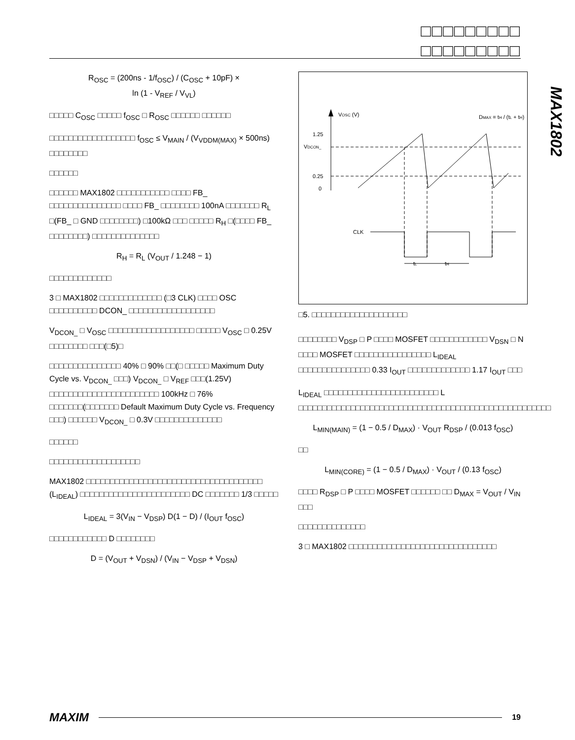□□□□□□□□□
□□□□□□□□□
MAX1802
R<sub>OSC</sub> = (200ns - 1/f<sub>OSC</sub>) / (C<sub>OSC</sub> + 10pF) ×
ln (1 - V<sub>REF</sub> / V<sub>VL</sub>)
□□□□□ C<sub>OSC</sub> □□□□□ f<sub>OSC</sub> □ R<sub>OSC</sub> □□□□□□ □□□□□□
□□□□□□□□□□□□□□□□□□ f<sub>OSC</sub> ≤ V<sub>MAIN</sub> / (V<sub>VDDM(MAX)</sub> × 500ns) □□□□□□□□
□□□□□□
□□□□□□ MAX1802 □□□□□□□□□□□ □□□□ FB_ □□□□□□□□□□□□□□□ □□□□ FB_ □□□□□□□□ 100nA □□□□□□□ R<sub>L</sub> □(FB_ □ GND □□□□□□□□) □100kΩ □□□ □□□□□ R<sub>H</sub> □(□□□□ FB_ □□□□□□□□) □□□□□□□□□□□□□□
R<sub>H</sub> = R<sub>L</sub> (V<sub>OUT</sub> / 1.248 − 1)
□□□□□□□□□□□□□
3 □ MAX1802 □□□□□□□□□□□□□ (□3 CLK) □□□□ OSC □□□□□□□□□□ DCON_ □□□□□□□□□□□□□□□□□□
V<sub>DCON_</sub> □ V<sub>OSC</sub> □□□□□□□□□□□□□□□□□□ □□□□□ V<sub>OSC</sub> □ 0.25V □□□□□□□□ □□□(□5)□
□□□□□□□□□□□□□□□ 40% □ 90% □□(□ □□□□□ Maximum Duty Cycle vs. V<sub>DCON_</sub> □□□) V<sub>DCON_</sub> □ V<sub>REF</sub> □□□(1.25V) □□□□□□□□□□□□□□□□□□□□□□□ 100kHz □ 76% □□□□□□□(□□□□□□□ Default Maximum Duty Cycle vs. Frequency □□□) □□□□□□ V<sub>DCON_</sub> □ 0.3V □□□□□□□□□□□□□□
□□□□□□
□□□□□□□□□□□□□□□□□□□
MAX1802 □□□□□□□□□□□□□□□□□□□□□□□□□□□□□□□□□□□□□ (L<sub>IDEAL</sub>) □□□□□□□□□□□□□□□□□□□□□□□ DC □□□□□□□ 1/3 □□□□□
L<sub>IDEAL</sub> = 3(V<sub>IN</sub> − V<sub>DSP</sub>) D(1 − D) / (I<sub>OUT</sub> f<sub>OSC</sub>)
□□□□□□□□□□□□ D □□□□□□□□
D = (V<sub>OUT</sub> + V<sub>DSN</sub>) / (V<sub>IN</sub> − V<sub>DSP</sub> + V<sub>DSN</sub>)
VOSC (V)
DMAX = tH / (tL + tH)
1.25
VDCON_
0.25
0
CLK
tL
tH
□5. □□□□□□□□□□□□□□□□□□□□
□□□□□□□□ V<sub>DSP</sub> □ P □□□□ MOSFET □□□□□□□□□□□□ V<sub>DSN</sub> □ N □□□□ MOSFET □□□□□□□□□□□□□□□□ L<sub>IDEAL</sub> □□□□□□□□□□□□□□□ 0.33 I<sub>OUT</sub> □□□□□□□□□□□□□ 1.17 I<sub>OUT</sub> □□□
L<sub>IDEAL</sub> □□□□□□□□□□□□□□□□□□□□□□□□ L □□□□□□□□□□□□□□□□□□□□□□□□□□□□□□□□□□□□□□□□□□□□□□□□□□□□□
L<sub>MIN(MAIN)</sub> = (1 − 0.5 / D<sub>MAX</sub>) · V<sub>OUT</sub> R<sub>DSP</sub> / (0.013 f<sub>OSC</sub>)
□□
L<sub>MIN(CORE)</sub> = (1 − 0.5 / D<sub>MAX</sub>) · V<sub>OUT</sub> / (0.13 f<sub>OSC</sub>)
□□□□ R<sub>DSP</sub> □ P □□□□ MOSFET □□□□□□ □□ D<sub>MAX</sub> = V<sub>OUT</sub> / V<sub>IN</sub> □□□
□□□□□□□□□□□□□□
3 □ MAX1802 □□□□□□□□□□□□□□□□□□□□□□□□□□□□□□□
MAXIM 19